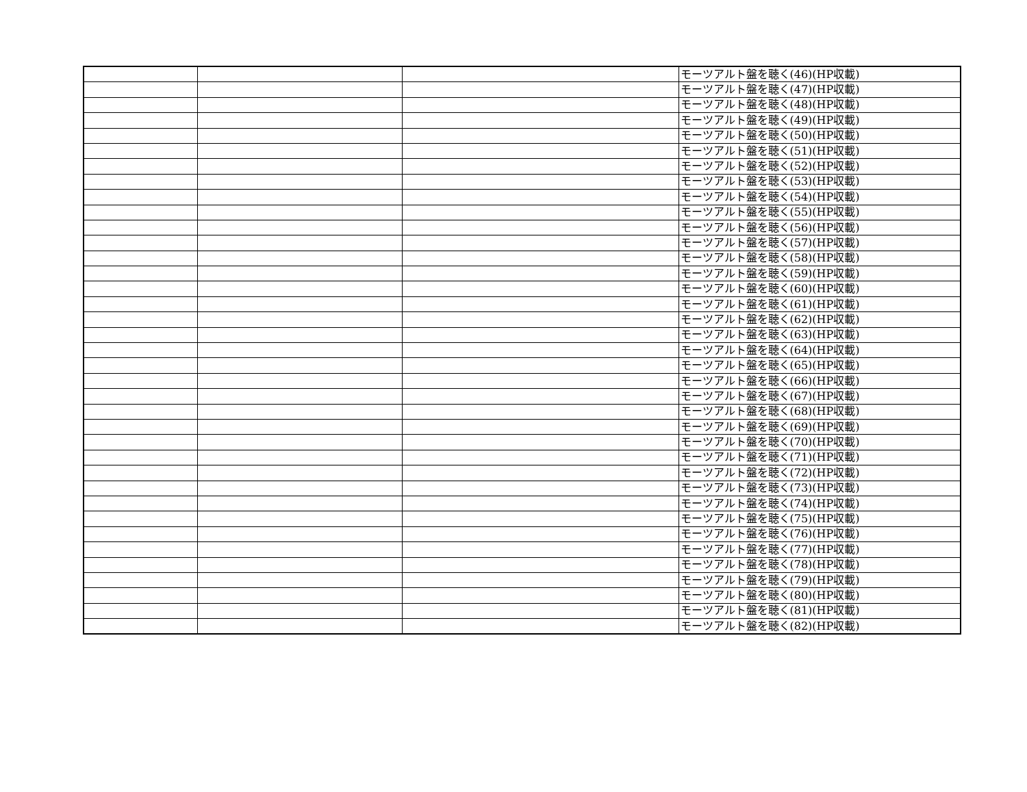| | | | モーツアルト盤を聴く(46)(HP収載) |
| | | | モーツアルト盤を聴く(47)(HP収載) |
| | | | モーツアルト盤を聴く(48)(HP収載) |
| | | | モーツアルト盤を聴く(49)(HP収載) |
| | | | モーツアルト盤を聴く(50)(HP収載) |
| | | | モーツアルト盤を聴く(51)(HP収載) |
| | | | モーツアルト盤を聴く(52)(HP収載) |
| | | | モーツアルト盤を聴く(53)(HP収載) |
| | | | モーツアルト盤を聴く(54)(HP収載) |
| | | | モーツアルト盤を聴く(55)(HP収載) |
| | | | モーツアルト盤を聴く(56)(HP収載) |
| | | | モーツアルト盤を聴く(57)(HP収載) |
| | | | モーツアルト盤を聴く(58)(HP収載) |
| | | | モーツアルト盤を聴く(59)(HP収載) |
| | | | モーツアルト盤を聴く(60)(HP収載) |
| | | | モーツアルト盤を聴く(61)(HP収載) |
| | | | モーツアルト盤を聴く(62)(HP収載) |
| | | | モーツアルト盤を聴く(63)(HP収載) |
| | | | モーツアルト盤を聴く(64)(HP収載) |
| | | | モーツアルト盤を聴く(65)(HP収載) |
| | | | モーツアルト盤を聴く(66)(HP収載) |
| | | | モーツアルト盤を聴く(67)(HP収載) |
| | | | モーツアルト盤を聴く(68)(HP収載) |
| | | | モーツアルト盤を聴く(69)(HP収載) |
| | | | モーツアルト盤を聴く(70)(HP収載) |
| | | | モーツアルト盤を聴く(71)(HP収載) |
| | | | モーツアルト盤を聴く(72)(HP収載) |
| | | | モーツアルト盤を聴く(73)(HP収載) |
| | | | モーツアルト盤を聴く(74)(HP収載) |
| | | | モーツアルト盤を聴く(75)(HP収載) |
| | | | モーツアルト盤を聴く(76)(HP収載) |
| | | | モーツアルト盤を聴く(77)(HP収載) |
| | | | モーツアルト盤を聴く(78)(HP収載) |
| | | | モーツアルト盤を聴く(79)(HP収載) |
| | | | モーツアルト盤を聴く(80)(HP収載) |
| | | | モーツアルト盤を聴く(81)(HP収載) |
| | | | モーツアルト盤を聴く(82)(HP収載) |